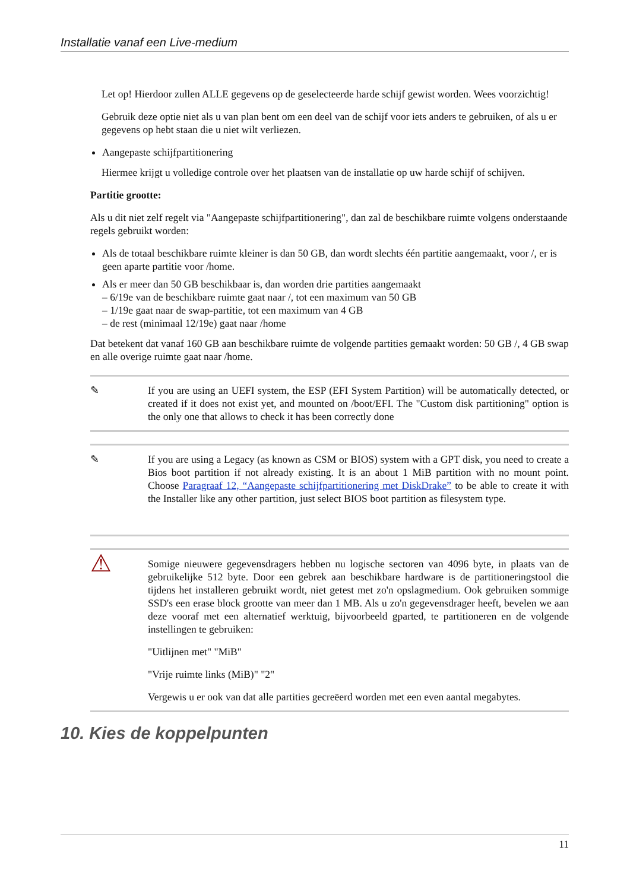Installatie vanaf een Live-medium
Let op! Hierdoor zullen ALLE gegevens op de geselecteerde harde schijf gewist worden. Wees voorzichtig!
Gebruik deze optie niet als u van plan bent om een deel van de schijf voor iets anders te gebruiken, of als u er gegevens op hebt staan die u niet wilt verliezen.
Aangepaste schijfpartitionering
Hiermee krijgt u volledige controle over het plaatsen van de installatie op uw harde schijf of schijven.
Partitie grootte:
Als u dit niet zelf regelt via "Aangepaste schijfpartitionering", dan zal de beschikbare ruimte volgens onderstaande regels gebruikt worden:
Als de totaal beschikbare ruimte kleiner is dan 50 GB, dan wordt slechts één partitie aangemaakt, voor /, er is geen aparte partitie voor /home.
Als er meer dan 50 GB beschikbaar is, dan worden drie partities aangemaakt
– 6/19e van de beschikbare ruimte gaat naar /, tot een maximum van 50 GB
– 1/19e gaat naar de swap-partitie, tot een maximum van 4 GB
– de rest (minimaal 12/19e) gaat naar /home
Dat betekent dat vanaf 160 GB aan beschikbare ruimte de volgende partities gemaakt worden: 50 GB /, 4 GB swap en alle overige ruimte gaat naar /home.
✎ If you are using an UEFI system, the ESP (EFI System Partition) will be automatically detected, or created if it does not exist yet, and mounted on /boot/EFI. The "Custom disk partitioning" option is the only one that allows to check it has been correctly done
✎ If you are using a Legacy (as known as CSM or BIOS) system with a GPT disk, you need to create a Bios boot partition if not already existing. It is an about 1 MiB partition with no mount point. Choose Paragraaf 12, “Aangepaste schijfpartitionering met DiskDrake” to be able to create it with the Installer like any other partition, just select BIOS boot partition as filesystem type.
⚠
Somige nieuwere gegevensdragers hebben nu logische sectoren van 4096 byte, in plaats van de gebruikelijke 512 byte. Door een gebrek aan beschikbare hardware is de partitioneringstool die tijdens het installeren gebruikt wordt, niet getest met zo'n opslagmedium. Ook gebruiken sommige SSD's een erase block grootte van meer dan 1 MB. Als u zo'n gegevensdrager heeft, bevelen we aan deze vooraf met een alternatief werktuig, bijvoorbeeld gparted, te partitioneren en de volgende instellingen te gebruiken:
"Uitlijnen met" "MiB"
"Vrije ruimte links (MiB)" "2"
Vergewis u er ook van dat alle partities gecreëerd worden met een even aantal megabytes.
10. Kies de koppelpunten
11